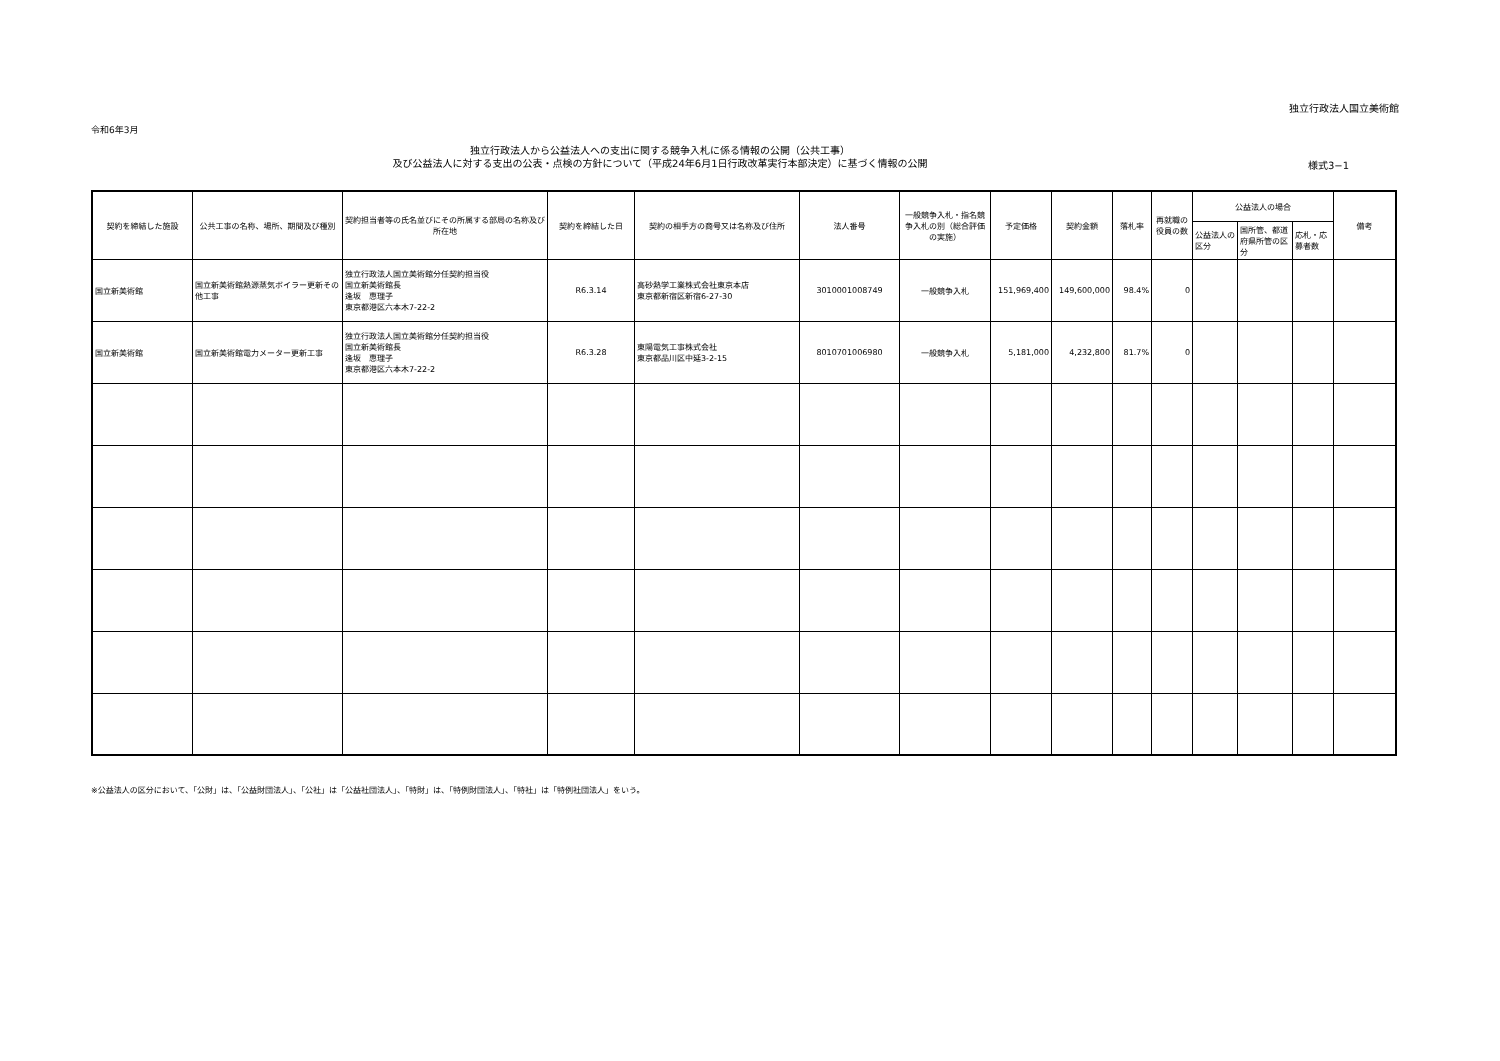独立行政法人国立美術館
令和6年3月
独立行政法人から公益法人への支出に関する競争入札に係る情報の公開（公共工事）
及び公益法人に対する支出の公表・点検の方針について（平成24年6月1日行政改革実行本部決定）に基づく情報の公開
様式3−1
| 契約を締結した施設 | 公共工事の名称、場所、期間及び種別 | 契約担当者等の氏名並びにその所属する部局の名称及び所在地 | 契約を締結した日 | 契約の相手方の商号又は名称及び住所 | 法人番号 | 一般競争入札・指名競争入札の別（総合評価の実施） | 予定価格 | 契約金額 | 落札率 | 再就職の役員の数 | 公益法人の場合 | | | 備考 |
| --- | --- | --- | --- | --- | --- | --- | --- | --- | --- | --- | --- | --- | --- | --- |
| | | | | | | | | | | | 公益法人の区分 | 国所管、都道府県所管の区分 | 応札・応募者数 | |
| 国立新美術館 | 国立新美術館熱源蒸気ボイラー更新その他工事 | 独立行政法人国立美術館分任契約担当役 国立新美術館長 逢坂 惠理子 東京都港区六本木7-22-2 | R6.3.14 | 高砂熱学工業株式会社東京本店 東京都新宿区新宿6-27-30 | 3010001008749 | 一般競争入札 | 151,969,400 | 149,600,000 | 98.4% | 0 | | | | |
| 国立新美術館 | 国立新美術館電力メーター更新工事 | 独立行政法人国立美術館分任契約担当役 国立新美術館長 逢坂 惠理子 東京都港区六本木7-22-2 | R6.3.28 | 東陽電気工事株式会社 東京都品川区中延3-2-15 | 8010701006980 | 一般競争入札 | 5,181,000 | 4,232,800 | 81.7% | 0 | | | | |
※公益法人の区分において、「公財」は、「公益財団法人」、「公社」は「公益社団法人」、「特財」は、「特例財団法人」、「特社」は「特例社団法人」をいう。